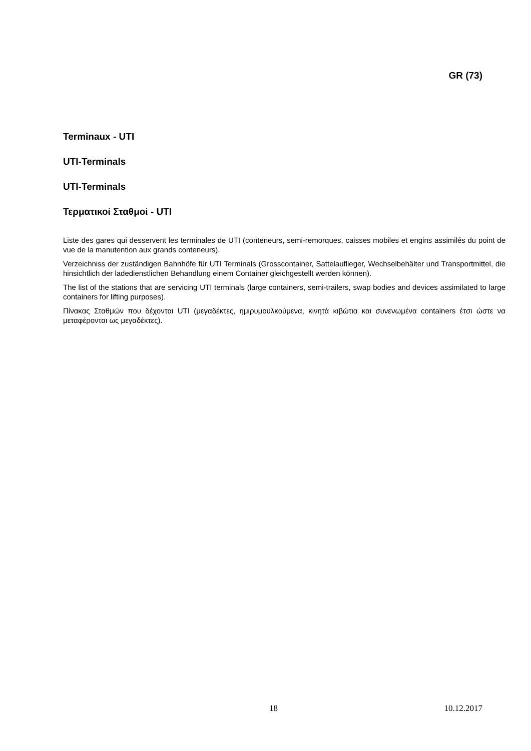GR (73)
Terminaux - UTI
UTI-Terminals
UTI-Terminals
Τερματικοί Σταθμοί - UTI
Liste des gares qui desservent les terminales de UTI (conteneurs, semi-remorques, caisses mobiles et engins assimilés du point de vue de la manutention aux grands conteneurs).
Verzeichniss der zuständigen Bahnhöfe für UTI Terminals (Grosscontainer, Sattelauflieger, Wechselbehälter und Transportmittel, die hinsichtlich der ladedienstlichen Behandlung einem Container gleichgestellt werden können).
The list of the stations that are servicing UTI terminals (large containers, semi-trailers, swap bodies and devices assimilated to large containers for lifting purposes).
Πίνακας Σταθμών που δέχονται UTI (μεγαδέκτες, ημιρυμουλκούμενα, κινητά κιβώτια και συνενωμένα containers έτσι ώστε να μεταφέρονται ως μεγαδέκτες).
18 10.12.2017